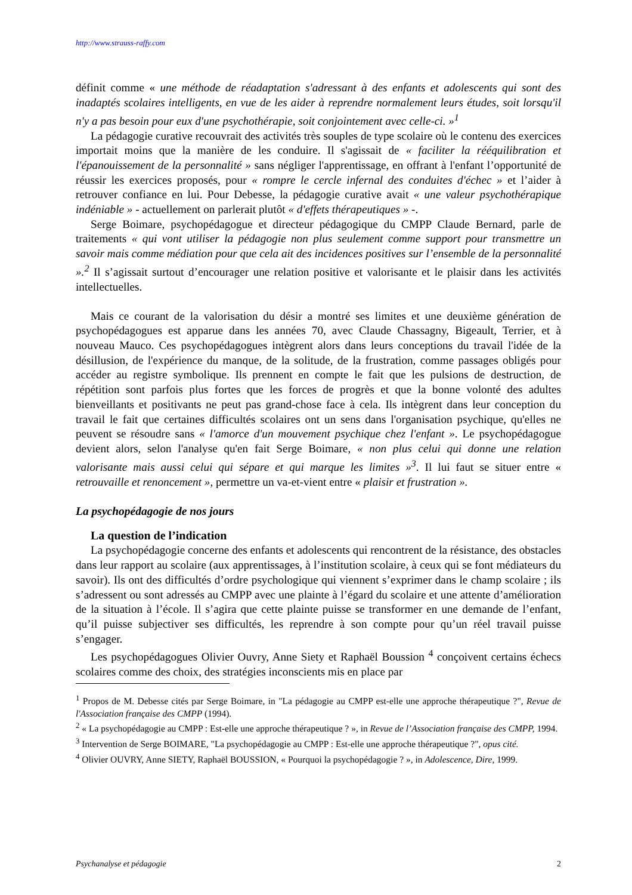http://www.strauss-raffy.com
définit comme « une méthode de réadaptation s'adressant à des enfants et adolescents qui sont des inadaptés scolaires intelligents, en vue de les aider à reprendre normalement leurs études, soit lorsqu'il n'y a pas besoin pour eux d'une psychothérapie, soit conjointement avec celle-ci. »<sup>1</sup>
La pédagogie curative recouvrait des activités très souples de type scolaire où le contenu des exercices importait moins que la manière de les conduire. Il s'agissait de « faciliter la rééquilibration et l'épanouissement de la personnalité » sans négliger l'apprentissage, en offrant à l'enfant l’opportunité de réussir les exercices proposés, pour « rompre le cercle infernal des conduites d'échec » et l’aider à retrouver confiance en lui. Pour Debesse, la pédagogie curative avait « une valeur psychothérapique indéniable » - actuellement on parlerait plutôt « d'effets thérapeutiques » -.
Serge Boimare, psychopédagogue et directeur pédagogique du CMPP Claude Bernard, parle de traitements « qui vont utiliser la pédagogie non plus seulement comme support pour transmettre un savoir mais comme médiation pour que cela ait des incidences positives sur l’ensemble de la personnalité ».<sup>2</sup> Il s’agissait surtout d’encourager une relation positive et valorisante et le plaisir dans les activités intellectuelles.
Mais ce courant de la valorisation du désir a montré ses limites et une deuxième génération de psychopédagogues est apparue dans les années 70, avec Claude Chassagny, Bigeault, Terrier, et à nouveau Mauco. Ces psychopédagogues intègrent alors dans leurs conceptions du travail l'idée de la désillusion, de l'expérience du manque, de la solitude, de la frustration, comme passages obligés pour accéder au registre symbolique. Ils prennent en compte le fait que les pulsions de destruction, de répétition sont parfois plus fortes que les forces de progrès et que la bonne volonté des adultes bienveillants et positivants ne peut pas grand-chose face à cela. Ils intègrent dans leur conception du travail le fait que certaines difficultés scolaires ont un sens dans l'organisation psychique, qu'elles ne peuvent se résoudre sans « l'amorce d'un mouvement psychique chez l'enfant ». Le psychopédagogue devient alors, selon l'analyse qu'en fait Serge Boimare, « non plus celui qui donne une relation valorisante mais aussi celui qui sépare et qui marque les limites »<sup>3</sup>. Il lui faut se situer entre « retrouvaille et renoncement », permettre un va-et-vient entre « plaisir et frustration ».
La psychopédagogie de nos jours
La question de l’indication
La psychopédagogie concerne des enfants et adolescents qui rencontrent de la résistance, des obstacles dans leur rapport au scolaire (aux apprentissages, à l’institution scolaire, à ceux qui se font médiateurs du savoir). Ils ont des difficultés d’ordre psychologique qui viennent s’exprimer dans le champ scolaire ; ils s’adressent ou sont adressés au CMPP avec une plainte à l’égard du scolaire et une attente d’amélioration de la situation à l’école. Il s’agira que cette plainte puisse se transformer en une demande de l’enfant, qu’il puisse subjectiver ses difficultés, les reprendre à son compte pour qu’un réel travail puisse s’engager.
Les psychopédagogues Olivier Ouvry, Anne Siety et Raphaël Boussion <sup>4</sup> conçoivent certains échecs scolaires comme des choix, des stratégies inconscients mis en place par
<sup>1</sup> Propos de M. Debesse cités par Serge Boimare, in "La pédagogie au CMPP est-elle une approche thérapeutique ?", Revue de l'Association française des CMPP (1994).
<sup>2</sup> « La psychopédagogie au CMPP : Est-elle une approche thérapeutique ? », in Revue de l’Association française des CMPP, 1994.
<sup>3</sup> Intervention de Serge BOIMARE, "La psychopédagogie au CMPP : Est-elle une approche thérapeutique ?", opus cité.
<sup>4</sup> Olivier OUVRY, Anne SIETY, Raphaël BOUSSION, « Pourquoi la psychopédagogie ? », in Adolescence, Dire, 1999.
Psychanalyse et pédagogie 2